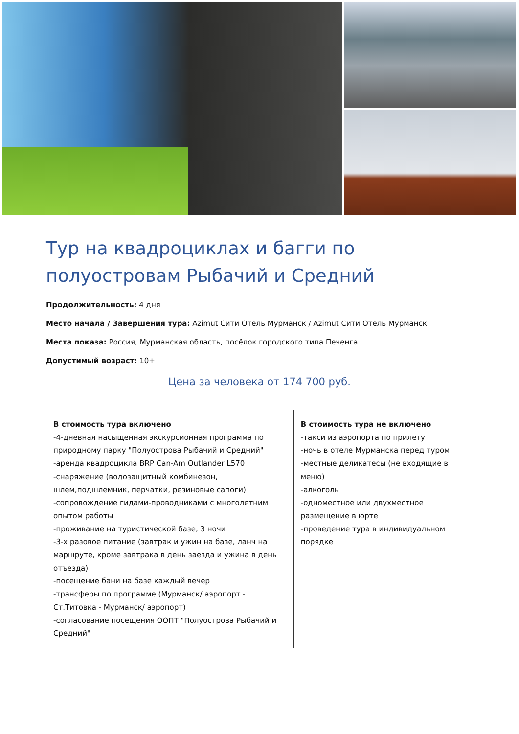Тур на квадроциклах и багги по полуостровам Рыбачий и Средний
Продолжительность: 4 дня
Место начала / Завершения тура: Azimut Сити Отель Мурманск / Azimut Сити Отель Мурманск
Места показа: Россия, Мурманская область, посёлок городского типа Печенга
Допустимый возраст: 10+
| Цена за человека от 174 700 руб. | |
| --- | --- |
| В стоимость тура включено -4-дневная насыщенная экскурсионная программа по природному парку "Полуострова Рыбачий и Средний" -аренда квадроцикла BRP Can-Am Outlander L570 -снаряжение (водозащитный комбинезон, шлем,подшлемник, перчатки, резиновые сапоги) -сопровождение гидами-проводниками с многолетним опытом работы -проживание на туристической базе, 3 ночи -3-х разовое питание (завтрак и ужин на базе, ланч на маршруте, кроме завтрака в день заезда и ужина в день отъезда) -посещение бани на базе каждый вечер -трансферы по программе (Мурманск/ аэропорт - Ст.Титовка - Мурманск/ аэропорт) -согласование посещения ООПТ "Полуострова Рыбачий и Средний" | В стоимость тура не включено -такси из аэропорта по прилету -ночь в отеле Мурманска перед туром -местные деликатесы (не входящие в меню) -алкоголь -одноместное или двухместное размещение в юрте -проведение тура в индивидуальном порядке |